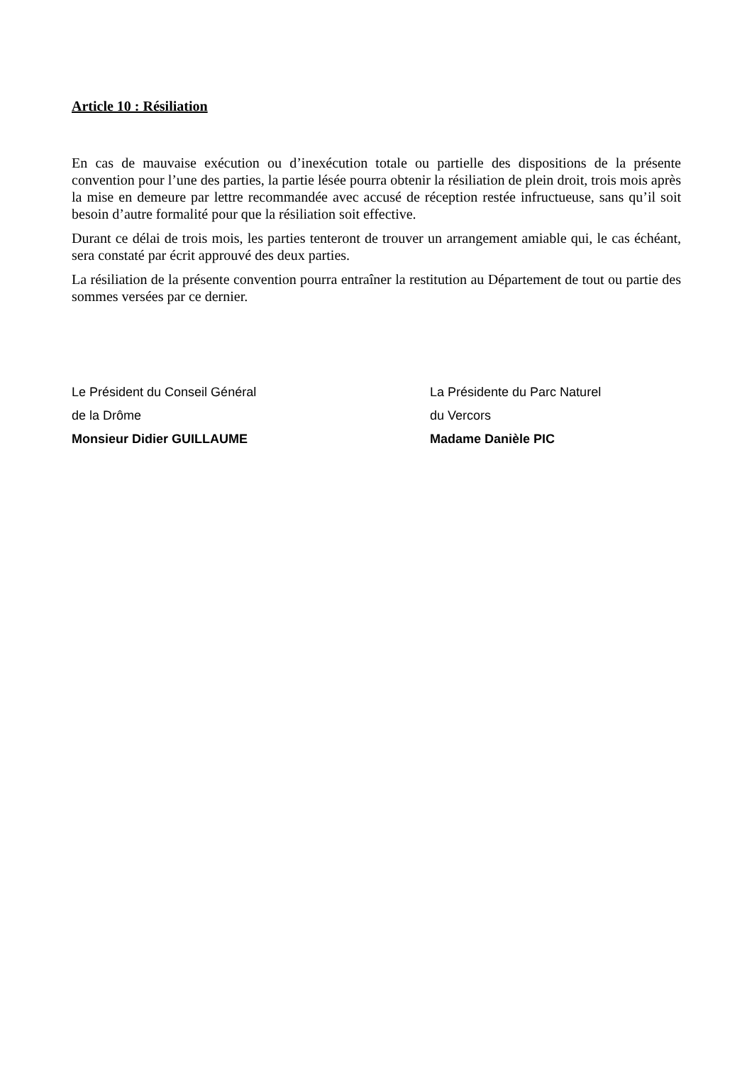Article 10 : Résiliation
En cas de mauvaise exécution ou d’inexécution totale ou partielle des dispositions de la présente convention pour l’une des parties, la partie lésée pourra obtenir la résiliation de plein droit, trois mois après la mise en demeure par lettre recommandée avec accusé de réception restée infructueuse, sans qu’il soit besoin d’autre formalité pour que la résiliation soit effective.
Durant ce délai de trois mois, les parties tenteront de trouver un arrangement amiable qui, le cas échéant, sera constaté par écrit approuvé des deux parties.
La résiliation de la présente convention pourra entraîner la restitution au Département de tout ou partie des sommes versées par ce dernier.
Le Président du Conseil Général
de la Drôme
Monsieur Didier GUILLAUME
La Présidente du Parc Naturel
du Vercors
Madame Danièle PIC